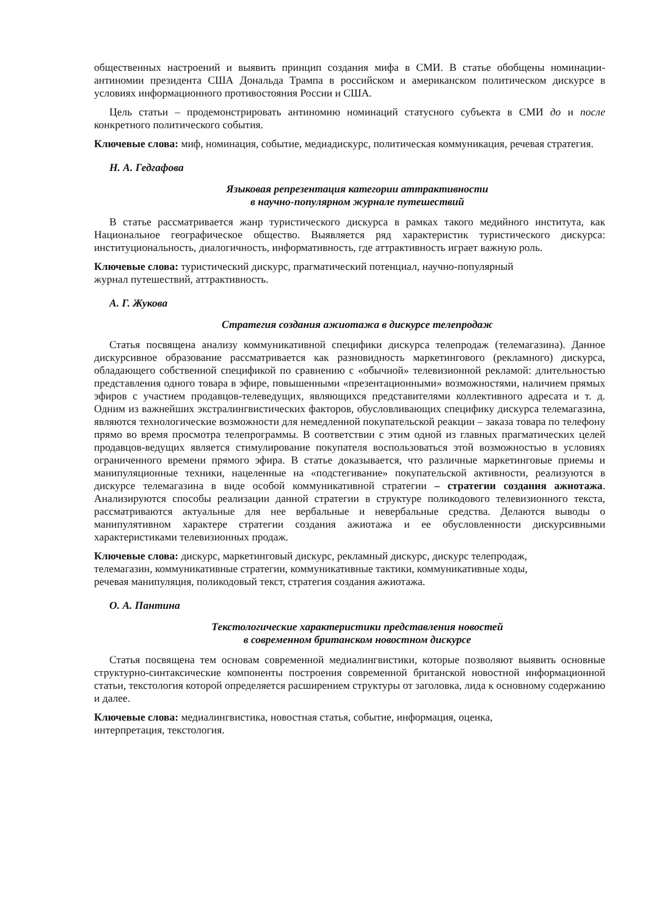общественных настроений и выявить принцип создания мифа в СМИ. В статье обобщены номинации-антиномии президента США Дональда Трампа в российском и американском политическом дискурсе в условиях информационного противостояния России и США.
Цель статьи – продемонстрировать антиномию номинаций статусного субъекта в СМИ до и после конкретного политического события.
Ключевые слова: миф, номинация, событие, медиадискурс, политическая коммуникация, речевая стратегия.
Н. А. Гедгафова
Языковая репрезентация категории аттрактивности
в научно-популярном журнале путешествий
В статье рассматривается жанр туристического дискурса в рамках такого медийного института, как Национальное географическое общество. Выявляется ряд характеристик туристического дискурса: институциональность, диалогичность, информативность, где аттрактивность играет важную роль.
Ключевые слова: туристический дискурс, прагматический потенциал, научно-популярный
журнал путешествий, аттрактивность.
А. Г. Жукова
Стратегия создания ажиотажа в дискурсе телепродаж
Статья посвящена анализу коммуникативной специфики дискурса телепродаж (телемагазина). Данное дискурсивное образование рассматривается как разновидность маркетингового (рекламного) дискурса, обладающего собственной спецификой по сравнению с «обычной» телевизионной рекламой: длительностью представления одного товара в эфире, повышенными «презентационными» возможностями, наличием прямых эфиров с участием продавцов-телеведущих, являющихся представителями коллективного адресата и т. д. Одним из важнейших экстралингвистических факторов, обусловливающих специфику дискурса телемагазина, являются технологические возможности для немедленной покупательской реакции – заказа товара по телефону прямо во время просмотра телепрограммы. В соответствии с этим одной из главных прагматических целей продавцов-ведущих является стимулирование покупателя воспользоваться этой возможностью в условиях ограниченного времени прямого эфира. В статье доказывается, что различные маркетинговые приемы и манипуляционные техники, нацеленные на «подстегивание» покупательской активности, реализуются в дискурсе телемагазина в виде особой коммуникативной стратегии – стратегии создания ажиотажа. Анализируются способы реализации данной стратегии в структуре поликодового телевизионного текста, рассматриваются актуальные для нее вербальные и невербальные средства. Делаются выводы о манипулятивном характере стратегии создания ажиотажа и ее обусловленности дискурсивными характеристиками телевизионных продаж.
Ключевые слова: дискурс, маркетинговый дискурс, рекламный дискурс, дискурс телепродаж,
телемагазин, коммуникативные стратегии, коммуникативные тактики, коммуникативные ходы,
речевая манипуляция, поликодовый текст, стратегия создания ажиотажа.
О. А. Пантина
Текстологические характеристики представления новостей
в современном британском новостном дискурсе
Статья посвящена тем основам современной медиалингвистики, которые позволяют выявить основные структурно-синтаксические компоненты построения современной британской новостной информационной статьи, текстология которой определяется расширением структуры от заголовка, лида к основному содержанию и далее.
Ключевые слова: медиалингвистика, новостная статья, событие, информация, оценка,
интерпретация, текстология.